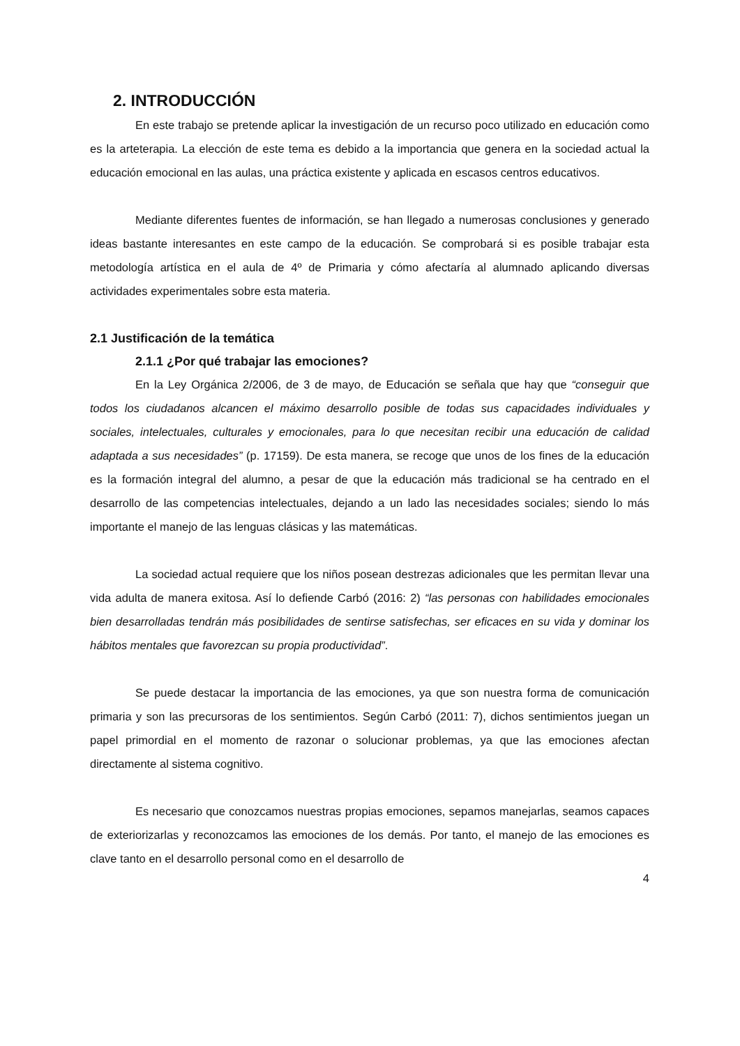2. INTRODUCCIÓN
En este trabajo se pretende aplicar la investigación de un recurso poco utilizado en educación como es la arteterapia. La elección de este tema es debido a la importancia que genera en la sociedad actual la educación emocional en las aulas, una práctica existente y aplicada en escasos centros educativos.
Mediante diferentes fuentes de información, se han llegado a numerosas conclusiones y generado ideas bastante interesantes en este campo de la educación. Se comprobará si es posible trabajar esta metodología artística en el aula de 4º de Primaria y cómo afectaría al alumnado aplicando diversas actividades experimentales sobre esta materia.
2.1 Justificación de la temática
2.1.1 ¿Por qué trabajar las emociones?
En la Ley Orgánica 2/2006, de 3 de mayo, de Educación se señala que hay que “conseguir que todos los ciudadanos alcancen el máximo desarrollo posible de todas sus capacidades individuales y sociales, intelectuales, culturales y emocionales, para lo que necesitan recibir una educación de calidad adaptada a sus necesidades” (p. 17159). De esta manera, se recoge que unos de los fines de la educación es la formación integral del alumno, a pesar de que la educación más tradicional se ha centrado en el desarrollo de las competencias intelectuales, dejando a un lado las necesidades sociales; siendo lo más importante el manejo de las lenguas clásicas y las matemáticas.
La sociedad actual requiere que los niños posean destrezas adicionales que les permitan llevar una vida adulta de manera exitosa. Así lo defiende Carbó (2016: 2) “las personas con habilidades emocionales bien desarrolladas tendrán más posibilidades de sentirse satisfechas, ser eficaces en su vida y dominar los hábitos mentales que favorezcan su propia productividad”.
Se puede destacar la importancia de las emociones, ya que son nuestra forma de comunicación primaria y son las precursoras de los sentimientos. Según Carbó (2011: 7), dichos sentimientos juegan un papel primordial en el momento de razonar o solucionar problemas, ya que las emociones afectan directamente al sistema cognitivo.
Es necesario que conozcamos nuestras propias emociones, sepamos manejarlas, seamos capaces de exteriorizarlas y reconozcamos las emociones de los demás. Por tanto, el manejo de las emociones es clave tanto en el desarrollo personal como en el desarrollo de
4